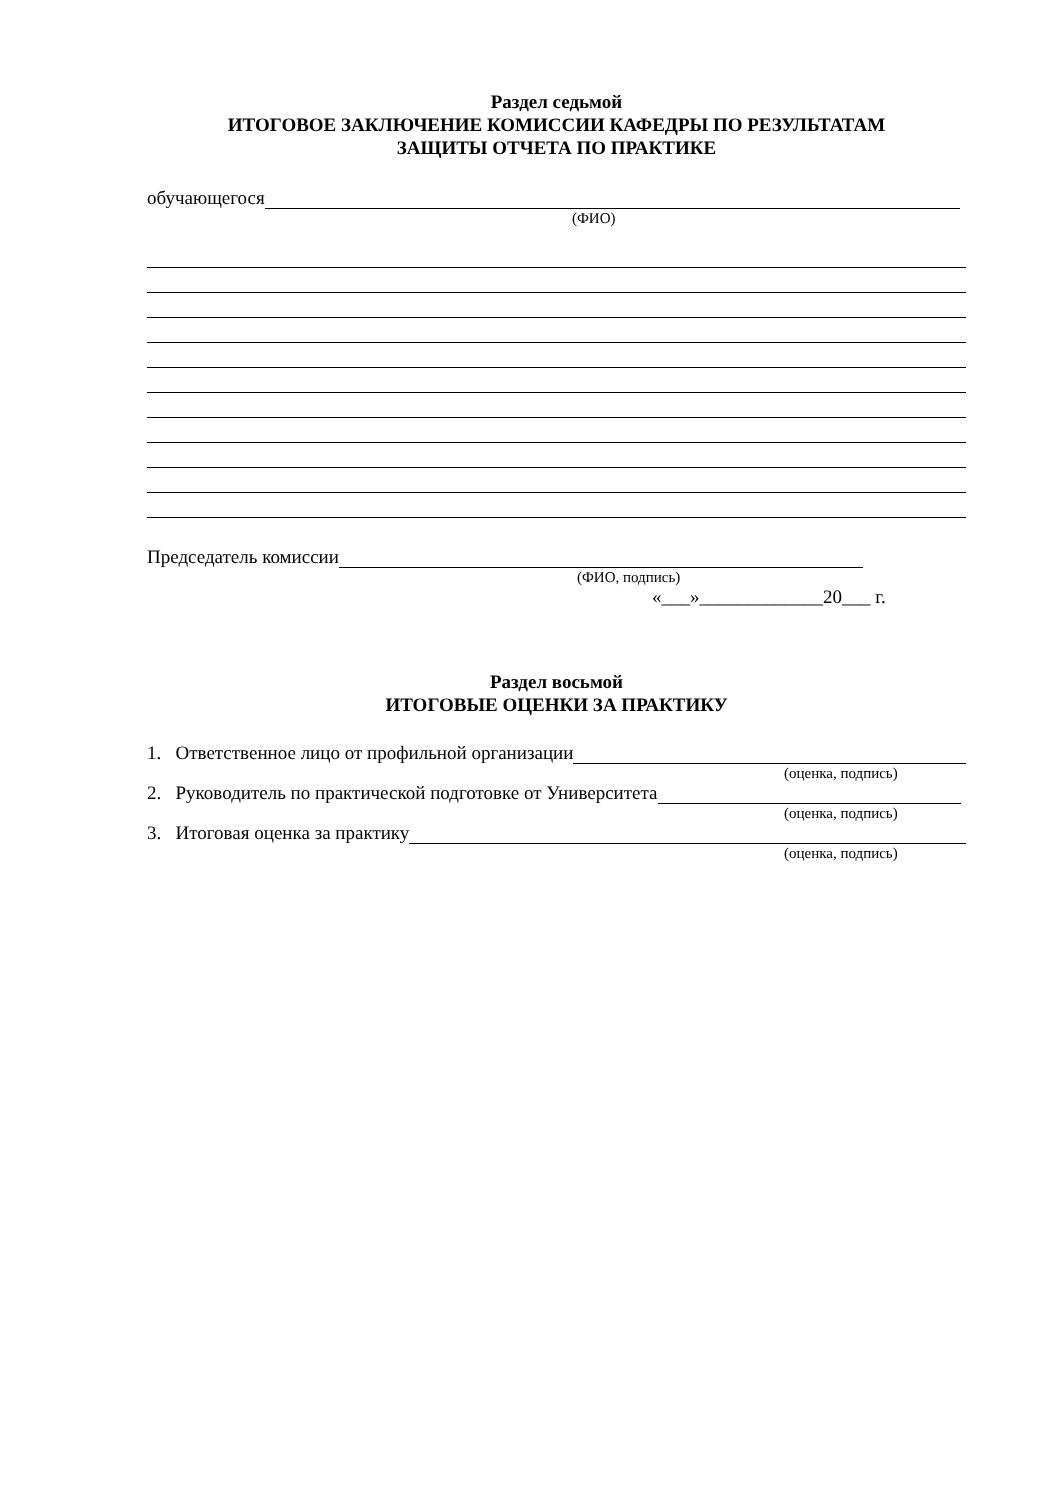Раздел седьмой
ИТОГОВОЕ ЗАКЛЮЧЕНИЕ КОМИССИИ КАФЕДРЫ ПО РЕЗУЛЬТАТАМ
ЗАЩИТЫ ОТЧЕТА ПО ПРАКТИКЕ
обучающегося
(ФИО)
Председатель комиссии
(ФИО, подпись)
«___»_____________20___ г.
Раздел восьмой
ИТОГОВЫЕ ОЦЕНКИ ЗА ПРАКТИКУ
1. Ответственное лицо от профильной организации
(оценка, подпись)
2. Руководитель по практической подготовке от Университета
(оценка, подпись)
3. Итоговая оценка за практику
(оценка, подпись)